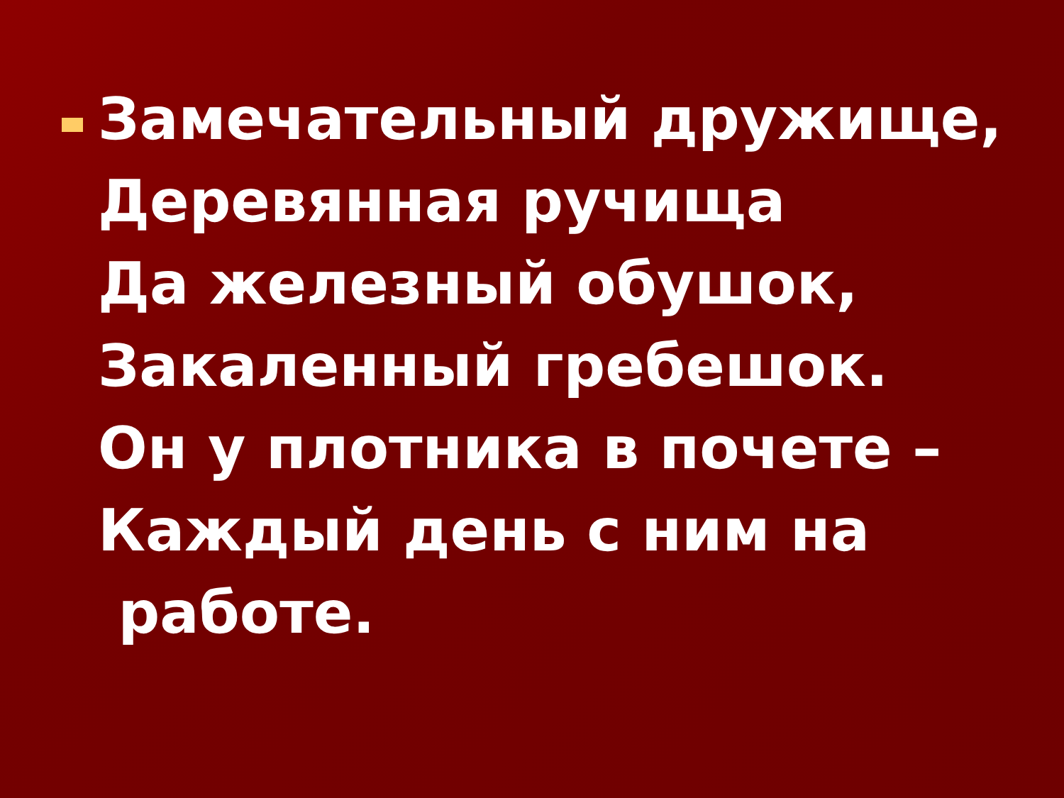Замечательный дружище,
Деревянная ручища
Да железный обушок,
Закаленный гребешок.
Он у плотника в почете –
Каждый день с ним на
работе.